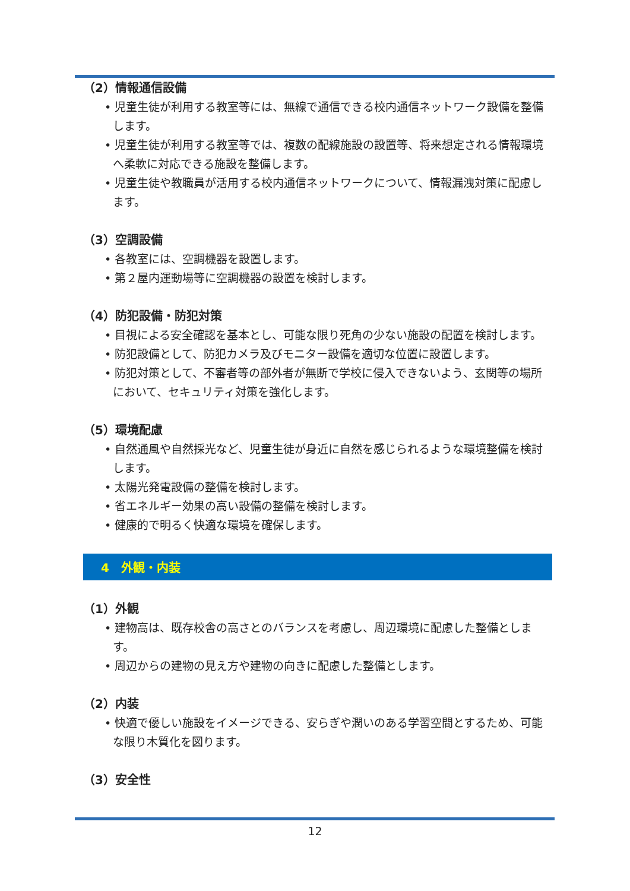（2）情報通信設備
• 児童生徒が利用する教室等には、無線で通信できる校内通信ネットワーク設備を整備します。
• 児童生徒が利用する教室等では、複数の配線施設の設置等、将来想定される情報環境へ柔軟に対応できる施設を整備します。
• 児童生徒や教職員が活用する校内通信ネットワークについて、情報漏洩対策に配慮します。
（3）空調設備
• 各教室には、空調機器を設置します。
• 第２屋内運動場等に空調機器の設置を検討します。
（4）防犯設備・防犯対策
• 目視による安全確認を基本とし、可能な限り死角の少ない施設の配置を検討します。
• 防犯設備として、防犯カメラ及びモニター設備を適切な位置に設置します。
• 防犯対策として、不審者等の部外者が無断で学校に侵入できないよう、玄関等の場所において、セキュリティ対策を強化します。
（5）環境配慮
• 自然通風や自然採光など、児童生徒が身近に自然を感じられるような環境整備を検討します。
• 太陽光発電設備の整備を検討します。
• 省エネルギー効果の高い設備の整備を検討します。
• 健康的で明るく快適な環境を確保します。
4　外観・内装
（1）外観
• 建物高は、既存校舎の高さとのバランスを考慮し、周辺環境に配慮した整備とします。
• 周辺からの建物の見え方や建物の向きに配慮した整備とします。
（2）内装
• 快適で優しい施設をイメージできる、安らぎや潤いのある学習空間とするため、可能な限り木質化を図ります。
（3）安全性
12